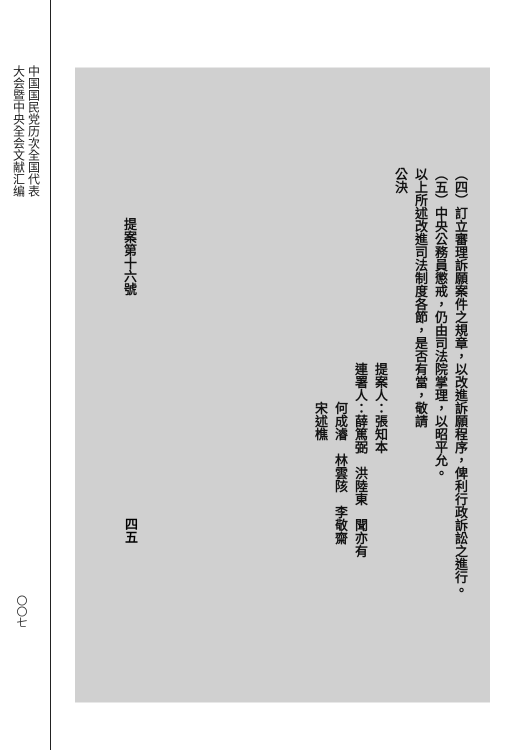中国国民党历次全国代表
大会暨中央全会文献汇编
〇〇七
（四）訂立審理訴願案件之規章，以改進訴願程序，俾利行政訴訟之進行。
（五）中央公務員懲戒，仍由司法院掌理，以昭平允。
以上所述改進司法制度各節，是否有當，敬請
公決
提案人：張知本
連署人：薛篤弼　洪陸東　聞亦有
　　　何成濬　林雲陔　李敬齋
　　　宋述樵
提案第十六號
四五